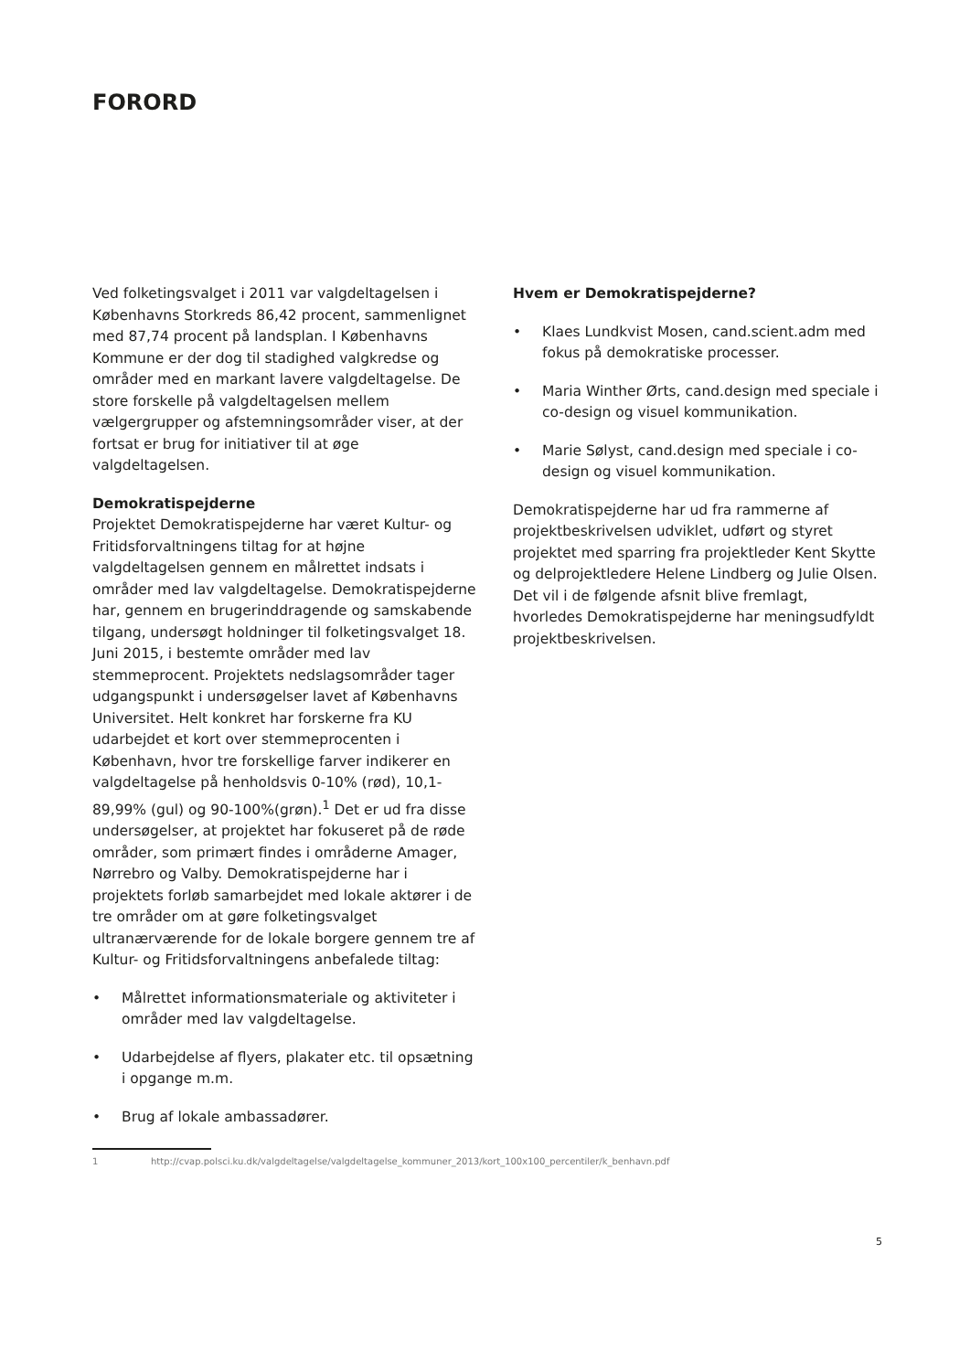FORORD
Ved folketingsvalget i 2011 var valgdeltagelsen i Københavns Storkreds 86,42 procent, sammenlignet med 87,74 procent på landsplan. I Københavns Kommune er der dog til stadighed valgkredse og områder med en markant lavere valgdeltagelse. De store forskelle på valgdeltagelsen mellem vælgergrupper og afstemningsområder viser, at der fortsat er brug for initiativer til at øge valgdeltagelsen.
Demokratispejderne
Projektet Demokratispejderne har været Kultur- og Fritidsforvaltningens tiltag for at højne valgdeltagelsen gennem en målrettet indsats i områder med lav valgdeltagelse. Demokratispejderne har, gennem en brugerinddragende og samskabende tilgang, undersøgt holdninger til folketingsvalget 18. Juni 2015, i bestemte områder med lav stemmeprocent. Projektets nedslagsområder tager udgangspunkt i undersøgelser lavet af Københavns Universitet. Helt konkret har forskerne fra KU udarbejdet et kort over stemmeprocenten i København, hvor tre forskellige farver indikerer en valgdeltagelse på henholdsvis 0-10% (rød), 10,1-89,99% (gul) og 90-100%(grøn).<sup>1</sup> Det er ud fra disse undersøgelser, at projektet har fokuseret på de røde områder, som primært findes i områderne Amager, Nørrebro og Valby. Demokratispejderne har i projektets forløb samarbejdet med lokale aktører i de tre områder om at gøre folketingsvalget ultranærværende for de lokale borgere gennem tre af Kultur- og Fritidsforvaltningens anbefalede tiltag:
• Målrettet informationsmateriale og aktiviteter i områder med lav valgdeltagelse.
• Udarbejdelse af flyers, plakater etc. til opsætning i opgange m.m.
• Brug af lokale ambassadører.
1 http://cvap.polsci.ku.dk/valgdeltagelse/valgdeltagelse_kommuner_2013/kort_100x100_percentiler/k_benhavn.pdf
Hvem er Demokratispejderne?
• Klaes Lundkvist Mosen, cand.scient.adm med fokus på demokratiske processer.
• Maria Winther Ørts, cand.design med speciale i co-design og visuel kommunikation.
• Marie Sølyst, cand.design med speciale i co-design og visuel kommunikation.
Demokratispejderne har ud fra rammerne af projektbeskrivelsen udviklet, udført og styret projektet med sparring fra projektleder Kent Skytte og delprojektledere Helene Lindberg og Julie Olsen. Det vil i de følgende afsnit blive fremlagt, hvorledes Demokratispejderne har meningsudfyldt projektbeskrivelsen.
5